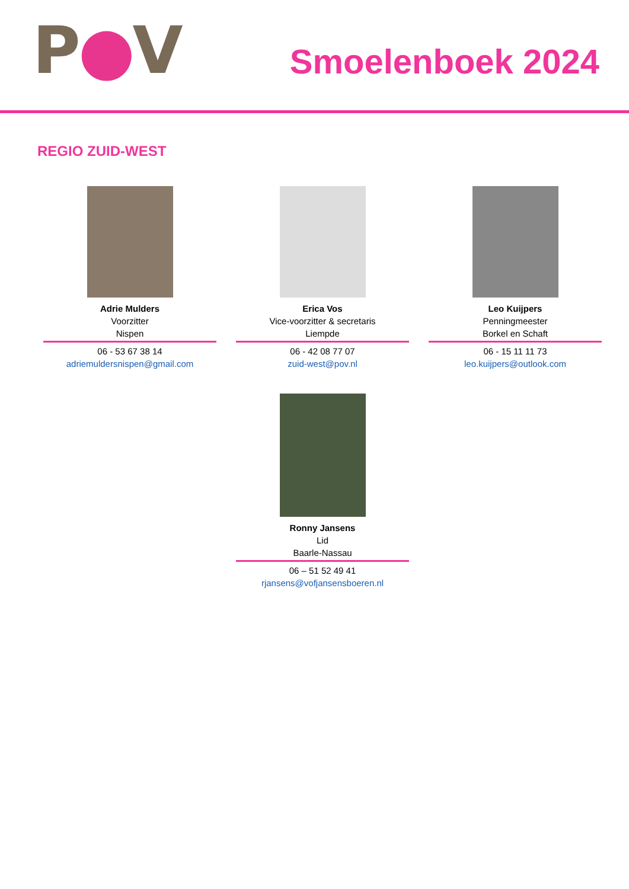P●V Smoelenboek 2024
REGIO ZUID-WEST
Adrie Mulders
Voorzitter
Nispen
06 - 53 67 38 14
adriemuldersnispen@gmail.com
Erica Vos
Vice-voorzitter & secretaris
Liempde
06 - 42 08 77 07
zuid-west@pov.nl
Leo Kuijpers
Penningmeester
Borkel en Schaft
06 - 15 11 11 73
leo.kuijpers@outlook.com
Ronny Jansens
Lid
Baarle-Nassau
06 – 51 52 49 41
rjansens@vofjansensboeren.nl